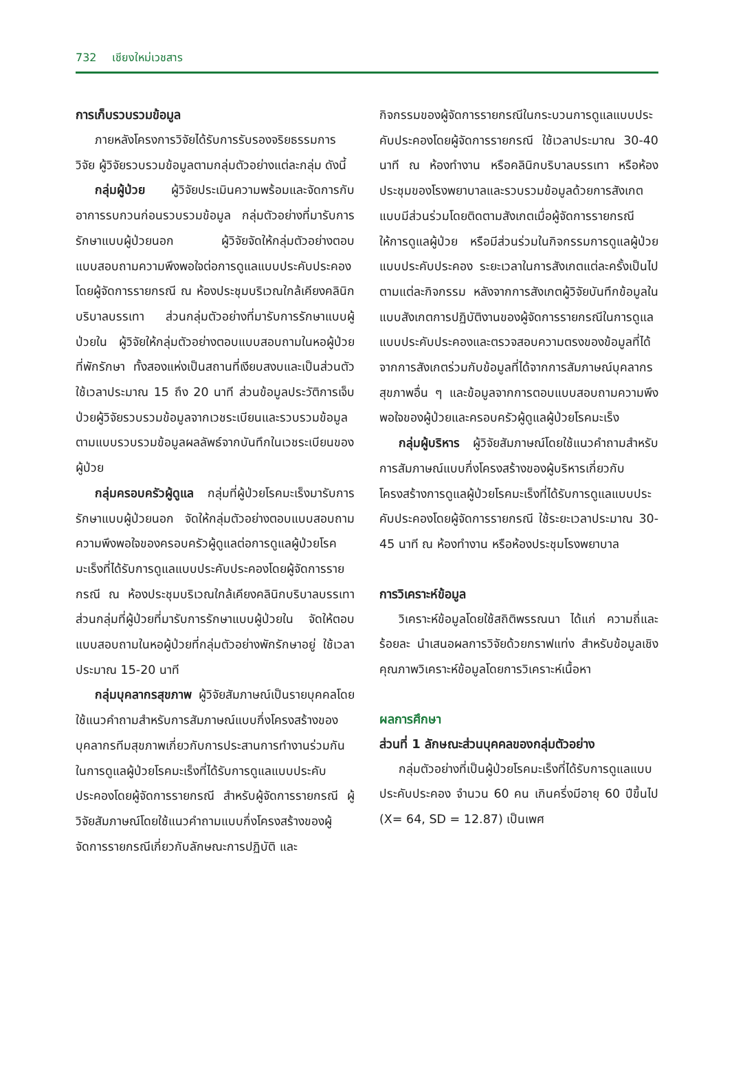732 เชียงใหม่เวชสาร
การเก็บรวบรวมข้อมูล
ภายหลังโครงการวิจัยได้รับการรับรองจริยธรรมการวิจัย ผู้วิจัยรวบรวมข้อมูลตามกลุ่มตัวอย่างแต่ละกลุ่ม ดังนี้
กลุ่มผู้ป่วย ผู้วิจัยประเมินความพร้อมและจัดการกับอาการรบกวนก่อนรวบรวมข้อมูล กลุ่มตัวอย่างที่มารับการรักษาแบบผู้ป่วยนอก ผู้วิจัยจัดให้กลุ่มตัวอย่างตอบแบบสอบถามความพึงพอใจต่อการดูแลแบบประคับประคองโดยผู้จัดการรายกรณี ณ ห้องประชุมบริเวณใกล้เคียงคลินิกบริบาลบรรเทา ส่วนกลุ่มตัวอย่างที่มารับการรักษาแบบผู้ป่วยใน ผู้วิจัยให้กลุ่มตัวอย่างตอบแบบสอบถามในหอผู้ป่วยที่พักรักษา ทั้งสองแห่งเป็นสถานที่เงียบสงบและเป็นส่วนตัว ใช้เวลาประมาณ 15 ถึง 20 นาที ส่วนข้อมูลประวัติการเจ็บป่วยผู้วิจัยรวบรวมข้อมูลจากเวชระเบียนและรวบรวมข้อมูลตามแบบรวบรวมข้อมูลผลลัพธ์จากบันทึกในเวชระเบียนของผู้ป่วย
กลุ่มครอบครัวผู้ดูแล กลุ่มที่ผู้ป่วยโรคมะเร็งมารับการรักษาแบบผู้ป่วยนอก จัดให้กลุ่มตัวอย่างตอบแบบสอบถามความพึงพอใจของครอบครัวผู้ดูแลต่อการดูแลผู้ป่วยโรคมะเร็งที่ได้รับการดูแลแบบประคับประคองโดยผู้จัดการรายกรณี ณ ห้องประชุมบริเวณใกล้เคียงคลินิกบริบาลบรรเทา ส่วนกลุ่มที่ผู้ป่วยที่มารับการรักษาแบบผู้ป่วยใน จัดให้ตอบแบบสอบถามในหอผู้ป่วยที่กลุ่มตัวอย่างพักรักษาอยู่ ใช้เวลาประมาณ 15-20 นาที
กลุ่มบุคลากรสุขภาพ ผู้วิจัยสัมภาษณ์เป็นรายบุคคลโดยใช้แนวคำถามสำหรับการสัมภาษณ์แบบกึ่งโครงสร้างของบุคลากรทีมสุขภาพเกี่ยวกับการประสานการทำงานร่วมกันในการดูแลผู้ป่วยโรคมะเร็งที่ได้รับการดูแลแบบประคับประคองโดยผู้จัดการรายกรณี สำหรับผู้จัดการรายกรณี ผู้วิจัยสัมภาษณ์โดยใช้แนวคำถามแบบกึ่งโครงสร้างของผู้จัดการรายกรณีเกี่ยวกับลักษณะการปฏิบัติ และ
กิจกรรมของผู้จัดการรายกรณีในกระบวนการดูแลแบบประคับประคองโดยผู้จัดการรายกรณี ใช้เวลาประมาณ 30-40 นาที ณ ห้องทำงาน หรือคลินิกบริบาลบรรเทา หรือห้องประชุมของโรงพยาบาลและรวบรวมข้อมูลด้วยการสังเกตแบบมีส่วนร่วมโดยติดตามสังเกตเมื่อผู้จัดการรายกรณีให้การดูแลผู้ป่วย หรือมีส่วนร่วมในกิจกรรมการดูแลผู้ป่วยแบบประคับประคอง ระยะเวลาในการสังเกตแต่ละครั้งเป็นไปตามแต่ละกิจกรรม หลังจากการสังเกตผู้วิจัยบันทึกข้อมูลในแบบสังเกตการปฏิบัติงานของผู้จัดการรายกรณีในการดูแลแบบประคับประคองและตรวจสอบความตรงของข้อมูลที่ได้จากการสังเกตร่วมกับข้อมูลที่ได้จากการสัมภาษณ์บุคลากรสุขภาพอื่น ๆ และข้อมูลจากการตอบแบบสอบถามความพึงพอใจของผู้ป่วยและครอบครัวผู้ดูแลผู้ป่วยโรคมะเร็ง
กลุ่มผู้บริหาร ผู้วิจัยสัมภาษณ์โดยใช้แนวคำถามสำหรับการสัมภาษณ์แบบกึ่งโครงสร้างของผู้บริหารเกี่ยวกับโครงสร้างการดูแลผู้ป่วยโรคมะเร็งที่ได้รับการดูแลแบบประคับประคองโดยผู้จัดการรายกรณี ใช้ระยะเวลาประมาณ 30-45 นาที ณ ห้องทำงาน หรือห้องประชุมโรงพยาบาล
การวิเคราะห์ข้อมูล
วิเคราะห์ข้อมูลโดยใช้สถิติพรรณนา ได้แก่ ความถี่และร้อยละ นำเสนอผลการวิจัยด้วยกราฟแท่ง สำหรับข้อมูลเชิงคุณภาพวิเคราะห์ข้อมูลโดยการวิเคราะห์เนื้อหา
ผลการศึกษา
ส่วนที่ 1 ลักษณะส่วนบุคคลของกลุ่มตัวอย่าง
กลุ่มตัวอย่างที่เป็นผู้ป่วยโรคมะเร็งที่ได้รับการดูแลแบบประคับประคอง จำนวน 60 คน เกินครึ่งมีอายุ 60 ปีขึ้นไป (X= 64, SD = 12.87) เป็นเพศ